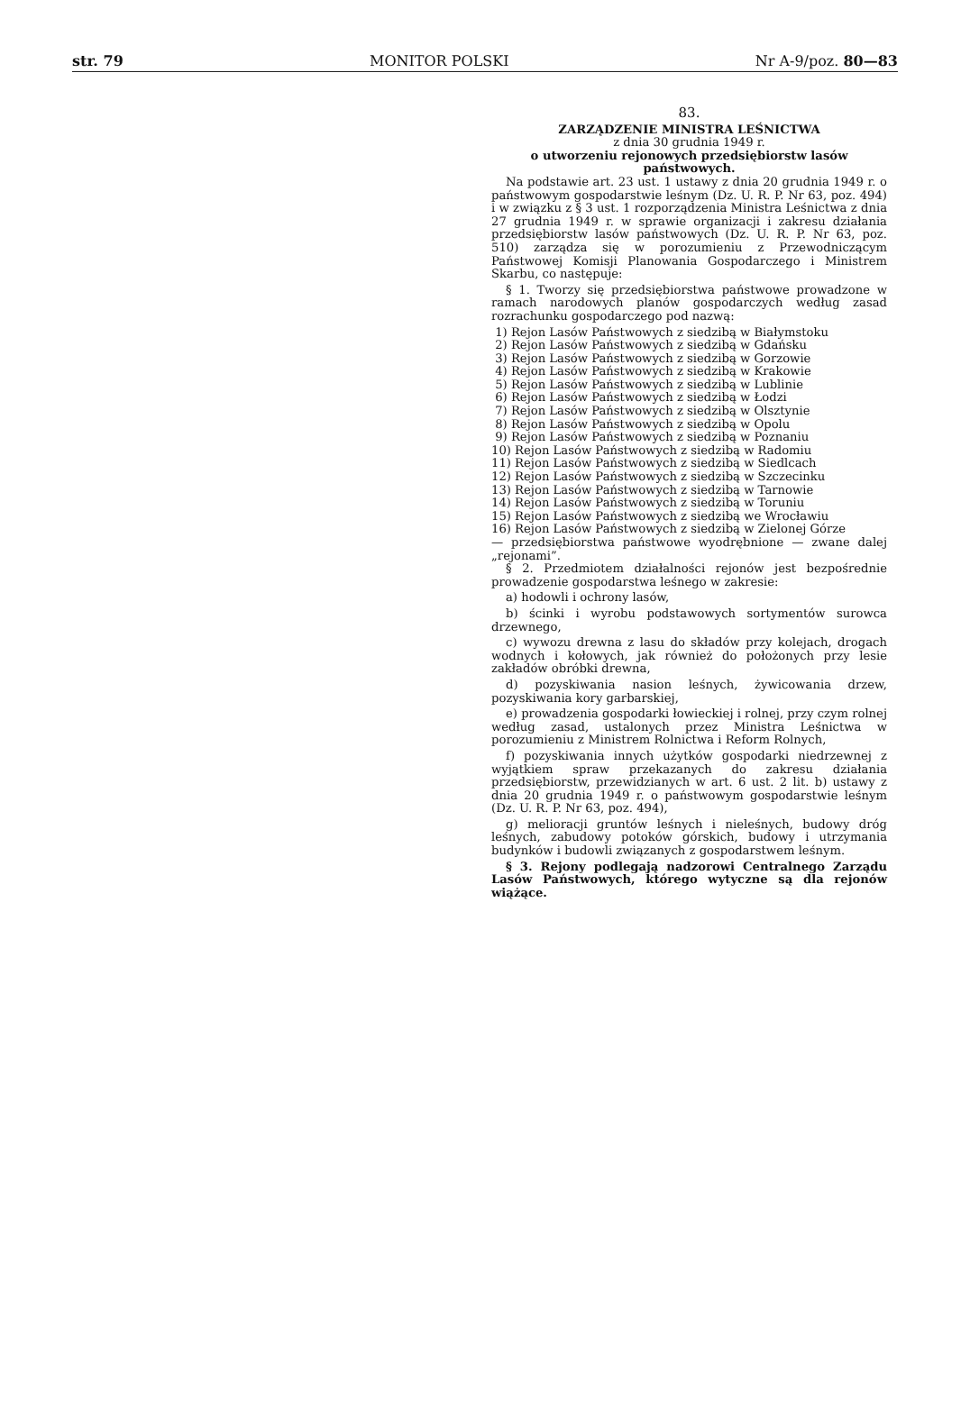str. 79 MONITOR POLSKI Nr A-9/poz. 80—83
83.
ZARZĄDZENIE MINISTRA LEŚNICTWA
z dnia 30 grudnia 1949 r.
o utworzeniu rejonowych przedsiębiorstw lasów państwowych.
Na podstawie art. 23 ust. 1 ustawy z dnia 20 grudnia 1949 r. o państwowym gospodarstwie leśnym (Dz. U. R. P. Nr 63, poz. 494) i w związku z § 3 ust. 1 rozporządzenia Ministra Leśnictwa z dnia 27 grudnia 1949 r. w sprawie organizacji i zakresu działania przedsiębiorstw lasów państwowych (Dz. U. R. P. Nr 63, poz. 510) zarządza się w porozumieniu z Przewodniczącym Państwowej Komisji Planowania Gospodarczego i Ministrem Skarbu, co następuje:
§ 1. Tworzy się przedsiębiorstwa państwowe prowadzone w ramach narodowych planów gospodarczych według zasad rozrachunku gospodarczego pod nazwą:
1) Rejon Lasów Państwowych z siedzibą w Białymstoku
2) Rejon Lasów Państwowych z siedzibą w Gdańsku
3) Rejon Lasów Państwowych z siedzibą w Gorzowie
4) Rejon Lasów Państwowych z siedzibą w Krakowie
5) Rejon Lasów Państwowych z siedzibą w Lublinie
6) Rejon Lasów Państwowych z siedzibą w Łodzi
7) Rejon Lasów Państwowych z siedzibą w Olsztynie
8) Rejon Lasów Państwowych z siedzibą w Opolu
9) Rejon Lasów Państwowych z siedzibą w Poznaniu
10) Rejon Lasów Państwowych z siedzibą w Radomiu
11) Rejon Lasów Państwowych z siedzibą w Siedlcach
12) Rejon Lasów Państwowych z siedzibą w Szczecinku
13) Rejon Lasów Państwowych z siedzibą w Tarnowie
14) Rejon Lasów Państwowych z siedzibą w Toruniu
15) Rejon Lasów Państwowych z siedzibą we Wrocławiu
16) Rejon Lasów Państwowych z siedzibą w Zielonej Górze
— przedsiębiorstwa państwowe wyodrębnione — zwane dalej „rejonami”.
§ 2. Przedmiotem działalności rejonów jest bezpośrednie prowadzenie gospodarstwa leśnego w zakresie:
a) hodowli i ochrony lasów,
b) ścinki i wyrobu podstawowych sortymentów surowca drzewnego,
c) wywozu drewna z lasu do składów przy kolejach, drogach wodnych i kołowych, jak również do położonych przy lesie zakładów obróbki drewna,
d) pozyskiwania nasion leśnych, żywicowania drzew, pozyskiwania kory garbarskiej,
e) prowadzenia gospodarki łowieckiej i rolnej, przy czym rolnej według zasad, ustalonych przez Ministra Leśnictwa w porozumieniu z Ministrem Rolnictwa i Reform Rolnych,
f) pozyskiwania innych użytków gospodarki niedrzewnej z wyjątkiem spraw przekazanych do zakresu działania przedsiębiorstw, przewidzianych w art. 6 ust. 2 lit. b) ustawy z dnia 20 grudnia 1949 r. o państwowym gospodarstwie leśnym (Dz. U. R. P. Nr 63, poz. 494),
g) melioracji gruntów leśnych i nieleśnych, budowy dróg leśnych, zabudowy potoków górskich, budowy i utrzymania budynków i budowli związanych z gospodarstwem leśnym.
§ 3. Rejony podlegają nadzorowi Centralnego Zarządu Lasów Państwowych, którego wytyczne są dla rejonów wiążące.